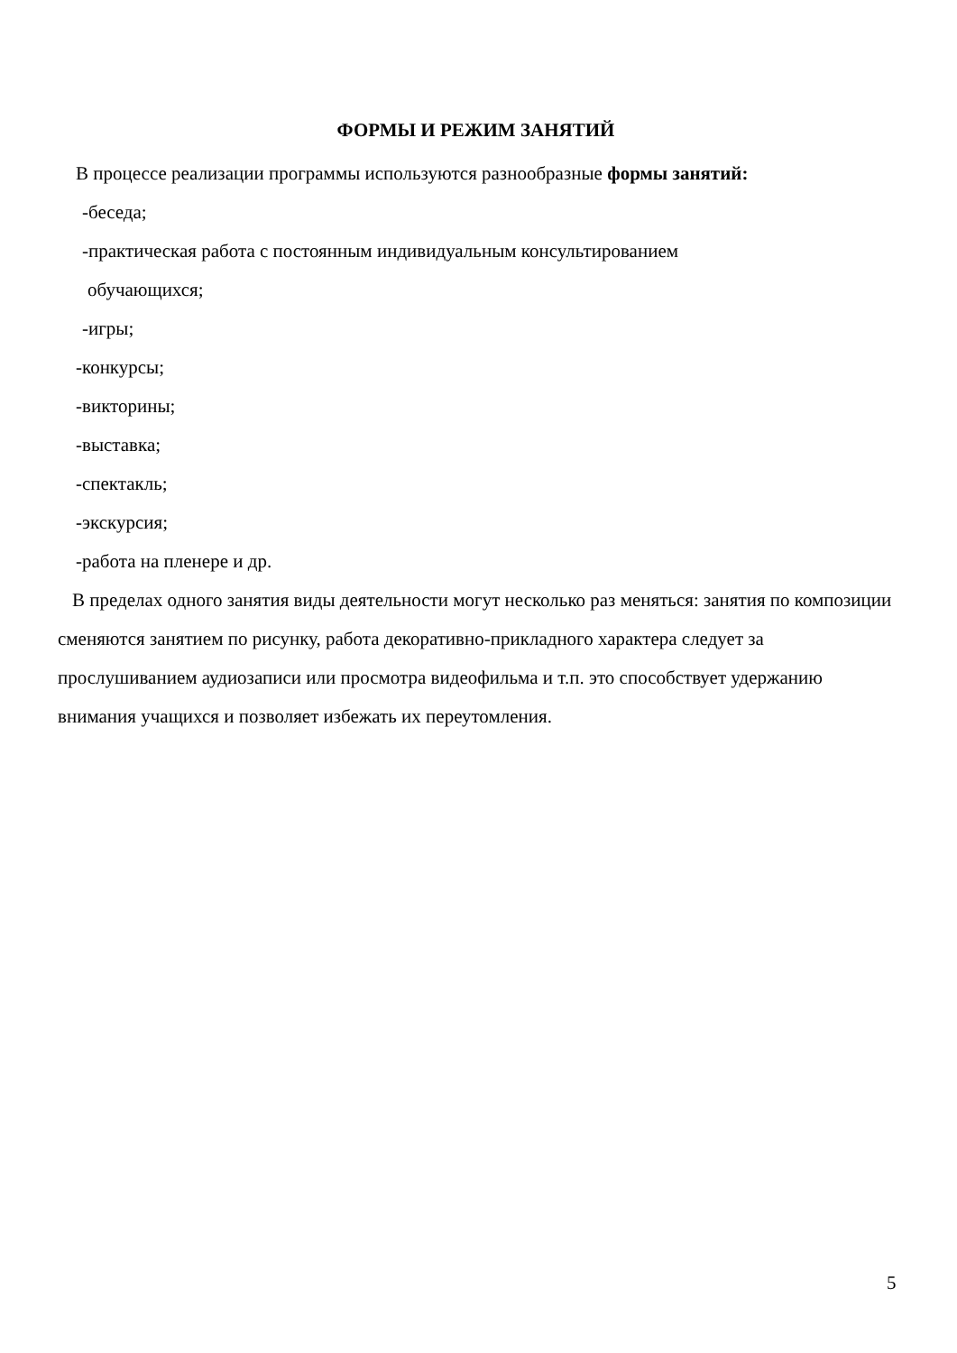ФОРМЫ И РЕЖИМ ЗАНЯТИЙ
В процессе реализации программы используются разнообразные формы занятий:
-беседа;
-практическая работа с постоянным индивидуальным консультированием
обучающихся;
-игры;
-конкурсы;
-викторины;
-выставка;
-спектакль;
-экскурсия;
-работа на пленере и др.
В пределах одного занятия виды деятельности могут несколько раз меняться: занятия по композиции сменяются занятием по рисунку, работа декоративно-прикладного характера следует за прослушиванием аудиозаписи или просмотра видеофильма и т.п. это способствует удержанию внимания учащихся и позволяет избежать их переутомления.
5